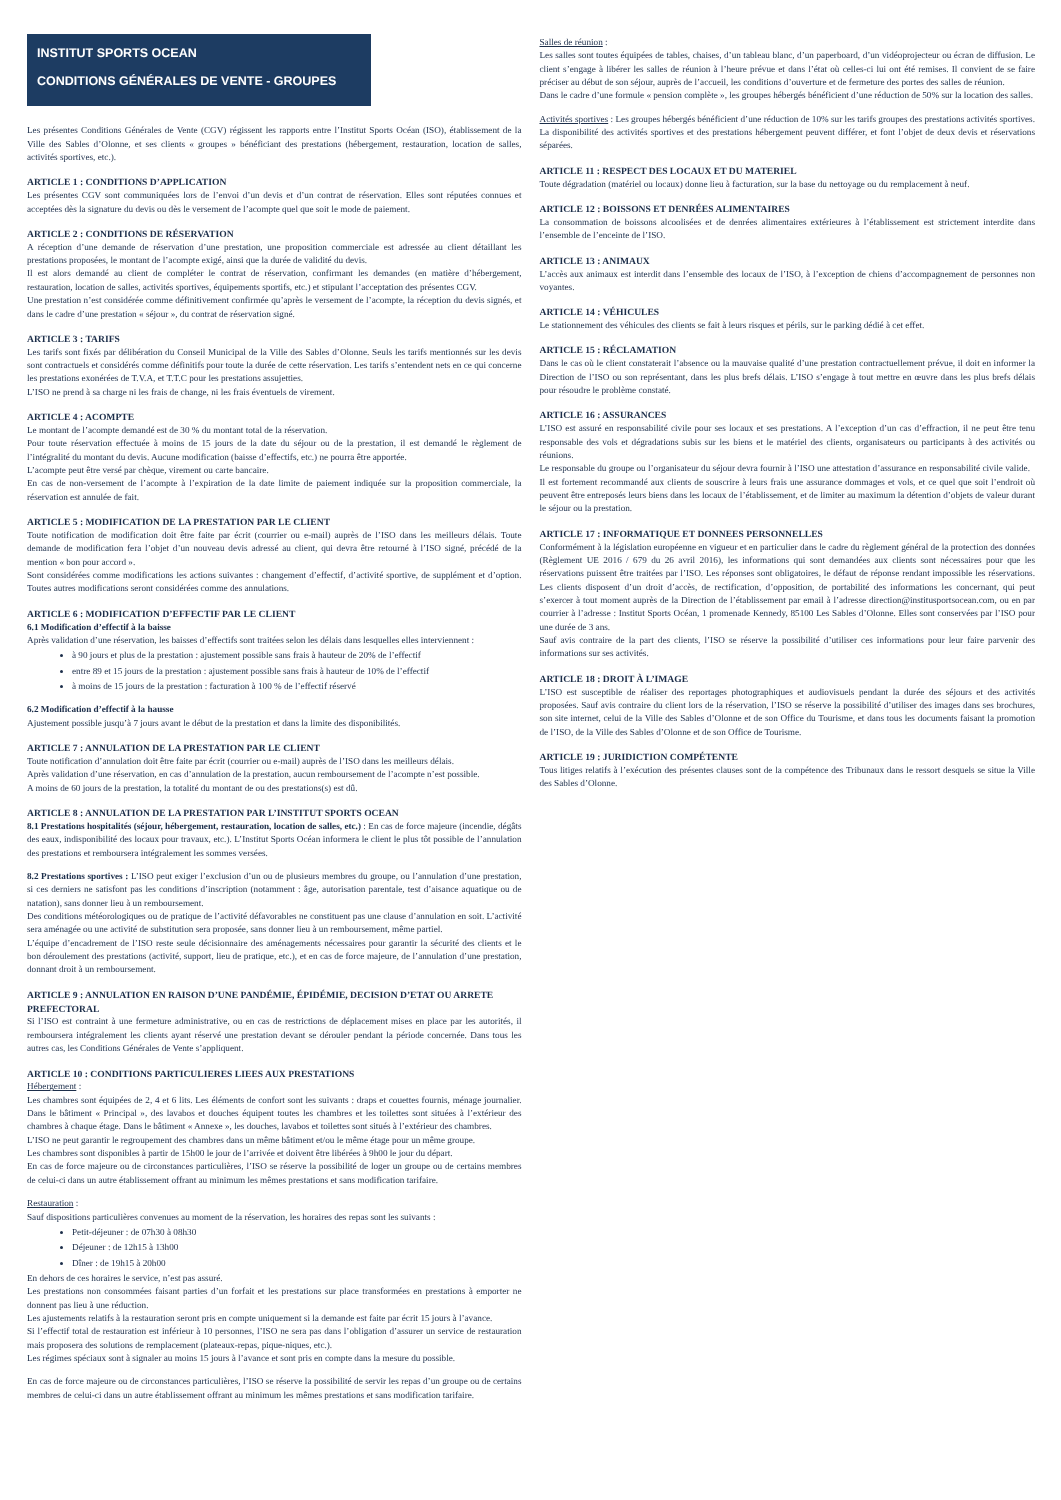INSTITUT SPORTS OCEAN
CONDITIONS GÉNÉRALES DE VENTE - GROUPES
Les présentes Conditions Générales de Vente (CGV) régissent les rapports entre l’Institut Sports Océan (ISO), établissement de la Ville des Sables d’Olonne, et ses clients « groupes » bénéficiant des prestations (hébergement, restauration, location de salles, activités sportives, etc.).
ARTICLE 1 : CONDITIONS D’APPLICATION
Les présentes CGV sont communiquées lors de l’envoi d’un devis et d’un contrat de réservation. Elles sont réputées connues et acceptées dès la signature du devis ou dès le versement de l’acompte quel que soit le mode de paiement.
ARTICLE 2 : CONDITIONS DE RÉSERVATION
A réception d’une demande de réservation d’une prestation, une proposition commerciale est adressée au client détaillant les prestations proposées, le montant de l’acompte exigé, ainsi que la durée de validité du devis.
Il est alors demandé au client de compléter le contrat de réservation, confirmant les demandes (en matière d’hébergement, restauration, location de salles, activités sportives, équipements sportifs, etc.) et stipulant l’acceptation des présentes CGV.
Une prestation n’est considérée comme définitivement confirmée qu’après le versement de l’acompte, la réception du devis signés, et dans le cadre d’une prestation « séjour », du contrat de réservation signé.
ARTICLE 3 : TARIFS
Les tarifs sont fixés par délibération du Conseil Municipal de la Ville des Sables d’Olonne. Seuls les tarifs mentionnés sur les devis sont contractuels et considérés comme définitifs pour toute la durée de cette réservation. Les tarifs s’entendent nets en ce qui concerne les prestations exonérées de T.V.A, et T.T.C pour les prestations assujetties.
L’ISO ne prend à sa charge ni les frais de change, ni les frais éventuels de virement.
ARTICLE 4 : ACOMPTE
Le montant de l’acompte demandé est de 30 % du montant total de la réservation.
Pour toute réservation effectuée à moins de 15 jours de la date du séjour ou de la prestation, il est demandé le règlement de l’intégralité du montant du devis. Aucune modification (baisse d’effectifs, etc.) ne pourra être apportée.
L’acompte peut être versé par chèque, virement ou carte bancaire.
En cas de non-versement de l’acompte à l’expiration de la date limite de paiement indiquée sur la proposition commerciale, la réservation est annulée de fait.
ARTICLE 5 : MODIFICATION DE LA PRESTATION PAR LE CLIENT
Toute notification de modification doit être faite par écrit (courrier ou e-mail) auprès de l’ISO dans les meilleurs délais. Toute demande de modification fera l’objet d’un nouveau devis adressé au client, qui devra être retourné à l’ISO signé, précédé de la mention « bon pour accord ».
Sont considérées comme modifications les actions suivantes : changement d’effectif, d’activité sportive, de supplément et d’option. Toutes autres modifications seront considérées comme des annulations.
ARTICLE 6 : MODIFICATION D’EFFECTIF PAR LE CLIENT
6.1 Modification d’effectif à la baisse
Après validation d’une réservation, les baisses d’effectifs sont traitées selon les délais dans lesquelles elles interviennent :
à 90 jours et plus de la prestation : ajustement possible sans frais à hauteur de 20% de l’effectif
entre 89 et 15 jours de la prestation : ajustement possible sans frais à hauteur de 10% de l’effectif
à moins de 15 jours de la prestation : facturation à 100 % de l’effectif réservé
6.2 Modification d’effectif à la hausse
Ajustement possible jusqu’à 7 jours avant le début de la prestation et dans la limite des disponibilités.
ARTICLE 7 : ANNULATION DE LA PRESTATION PAR LE CLIENT
Toute notification d’annulation doit être faite par écrit (courrier ou e-mail) auprès de l’ISO dans les meilleurs délais.
Après validation d’une réservation, en cas d’annulation de la prestation, aucun remboursement de l’acompte n’est possible.
A moins de 60 jours de la prestation, la totalité du montant de ou des prestations(s) est dû.
ARTICLE 8 : ANNULATION DE LA PRESTATION PAR L’INSTITUT SPORTS OCEAN
8.1 Prestations hospitalités (séjour, hébergement, restauration, location de salles, etc.) : En cas de force majeure (incendie, dégâts des eaux, indisponibilité des locaux pour travaux, etc.). L’Institut Sports Océan informera le client le plus tôt possible de l’annulation des prestations et remboursera intégralement les sommes versées.
8.2 Prestations sportives : L’ISO peut exiger l’exclusion d’un ou de plusieurs membres du groupe, ou l’annulation d’une prestation, si ces derniers ne satisfont pas les conditions d’inscription (notamment : âge, autorisation parentale, test d’aisance aquatique ou de natation), sans donner lieu à un remboursement.
Des conditions météorologiques ou de pratique de l’activité défavorables ne constituent pas une clause d’annulation en soit. L’activité sera aménagée ou une activité de substitution sera proposée, sans donner lieu à un remboursement, même partiel.
L’équipe d’encadrement de l’ISO reste seule décisionnaire des aménagements nécessaires pour garantir la sécurité des clients et le bon déroulement des prestations (activité, support, lieu de pratique, etc.), et en cas de force majeure, de l’annulation d’une prestation, donnant droit à un remboursement.
ARTICLE 9 : ANNULATION EN RAISON D’UNE PANDÉMIE, ÉPIDÉMIE, DECISION D’ETAT OU ARRETE PREFECTORAL
Si l’ISO est contraint à une fermeture administrative, ou en cas de restrictions de déplacement mises en place par les autorités, il remboursera intégralement les clients ayant réservé une prestation devant se dérouler pendant la période concernée. Dans tous les autres cas, les Conditions Générales de Vente s’appliquent.
ARTICLE 10 : CONDITIONS PARTICULIERES LIEES AUX PRESTATIONS
Hébergement :
Les chambres sont équipées de 2, 4 et 6 lits. Les éléments de confort sont les suivants : draps et couettes fournis, ménage journalier. Dans le bâtiment « Principal », des lavabos et douches équipent toutes les chambres et les toilettes sont situées à l’extérieur des chambres à chaque étage. Dans le bâtiment « Annexe », les douches, lavabos et toilettes sont situés à l’extérieur des chambres.
L’ISO ne peut garantir le regroupement des chambres dans un même bâtiment et/ou le même étage pour un même groupe.
Les chambres sont disponibles à partir de 15h00 le jour de l’arrivée et doivent être libérées à 9h00 le jour du départ.
En cas de force majeure ou de circonstances particulières, l’ISO se réserve la possibilité de loger un groupe ou de certains membres de celui-ci dans un autre établissement offrant au minimum les mêmes prestations et sans modification tarifaire.
Restauration :
Sauf dispositions particulières convenues au moment de la réservation, les horaires des repas sont les suivants :
Petit-déjeuner : de 07h30 à 08h30
Déjeuner : de 12h15 à 13h00
Dîner : de 19h15 à 20h00
En dehors de ces horaires le service, n’est pas assuré.
Les prestations non consommées faisant parties d’un forfait et les prestations sur place transformées en prestations à emporter ne donnent pas lieu à une réduction.
Les ajustements relatifs à la restauration seront pris en compte uniquement si la demande est faite par écrit 15 jours à l’avance.
Si l’effectif total de restauration est inférieur à 10 personnes, l’ISO ne sera pas dans l’obligation d’assurer un service de restauration mais proposera des solutions de remplacement (plateaux-repas, pique-niques, etc.).
Les régimes spéciaux sont à signaler au moins 15 jours à l’avance et sont pris en compte dans la mesure du possible.
En cas de force majeure ou de circonstances particulières, l’ISO se réserve la possibilité de servir les repas d’un groupe ou de certains membres de celui-ci dans un autre établissement offrant au minimum les mêmes prestations et sans modification tarifaire.
Salles de réunion :
Les salles sont toutes équipées de tables, chaises, d’un tableau blanc, d’un paperboard, d’un vidéoprojecteur ou écran de diffusion. Le client s’engage à libérer les salles de réunion à l’heure prévue et dans l’état où celles-ci lui ont été remises. Il convient de se faire préciser au début de son séjour, auprès de l’accueil, les conditions d’ouverture et de fermeture des portes des salles de réunion.
Dans le cadre d’une formule « pension complète », les groupes hébergés bénéficient d’une réduction de 50% sur la location des salles.
Activités sportives : Les groupes hébergés bénéficient d’une réduction de 10% sur les tarifs groupes des prestations activités sportives. La disponibilité des activités sportives et des prestations hébergement peuvent différer, et font l’objet de deux devis et réservations séparées.
ARTICLE 11 : RESPECT DES LOCAUX ET DU MATERIEL
Toute dégradation (matériel ou locaux) donne lieu à facturation, sur la base du nettoyage ou du remplacement à neuf.
ARTICLE 12 : BOISSONS ET DENRÉES ALIMENTAIRES
La consommation de boissons alcoolisées et de denrées alimentaires extérieures à l’établissement est strictement interdite dans l’ensemble de l’enceinte de l’ISO.
ARTICLE 13 : ANIMAUX
L’accès aux animaux est interdit dans l’ensemble des locaux de l’ISO, à l’exception de chiens d’accompagnement de personnes non voyantes.
ARTICLE 14 : VÉHICULES
Le stationnement des véhicules des clients se fait à leurs risques et périls, sur le parking dédié à cet effet.
ARTICLE 15 : RÉCLAMATION
Dans le cas où le client constaterait l’absence ou la mauvaise qualité d’une prestation contractuellement prévue, il doit en informer la Direction de l’ISO ou son représentant, dans les plus brefs délais. L’ISO s’engage à tout mettre en œuvre dans les plus brefs délais pour résoudre le problème constaté.
ARTICLE 16 : ASSURANCES
L’ISO est assuré en responsabilité civile pour ses locaux et ses prestations. A l’exception d’un cas d’effraction, il ne peut être tenu responsable des vols et dégradations subis sur les biens et le matériel des clients, organisateurs ou participants à des activités ou réunions.
Le responsable du groupe ou l’organisateur du séjour devra fournir à l’ISO une attestation d’assurance en responsabilité civile valide.
Il est fortement recommandé aux clients de souscrire à leurs frais une assurance dommages et vols, et ce quel que soit l’endroit où peuvent être entreposés leurs biens dans les locaux de l’établissement, et de limiter au maximum la détention d’objets de valeur durant le séjour ou la prestation.
ARTICLE 17 : INFORMATIQUE ET DONNEES PERSONNELLES
Conformément à la législation européenne en vigueur et en particulier dans le cadre du règlement général de la protection des données (Règlement UE 2016 / 679 du 26 avril 2016), les informations qui sont demandées aux clients sont nécessaires pour que les réservations puissent être traitées par l’ISO. Les réponses sont obligatoires, le défaut de réponse rendant impossible les réservations. Les clients disposent d’un droit d’accès, de rectification, d’opposition, de portabilité des informations les concernant, qui peut s’exercer à tout moment auprès de la Direction de l’établissement par email à l’adresse direction@institusportsocean.com, ou en par courrier à l’adresse : Institut Sports Océan, 1 promenade Kennedy, 85100 Les Sables d’Olonne. Elles sont conservées par l’ISO pour une durée de 3 ans.
Sauf avis contraire de la part des clients, l’ISO se réserve la possibilité d’utiliser ces informations pour leur faire parvenir des informations sur ses activités.
ARTICLE 18 : DROIT À L’IMAGE
L’ISO est susceptible de réaliser des reportages photographiques et audiovisuels pendant la durée des séjours et des activités proposées. Sauf avis contraire du client lors de la réservation, l’ISO se réserve la possibilité d’utiliser des images dans ses brochures, son site internet, celui de la Ville des Sables d’Olonne et de son Office du Tourisme, et dans tous les documents faisant la promotion de l’ISO, de la Ville des Sables d’Olonne et de son Office de Tourisme.
ARTICLE 19 : JURIDICTION COMPÉTENTE
Tous litiges relatifs à l’exécution des présentes clauses sont de la compétence des Tribunaux dans le ressort desquels se situe la Ville des Sables d’Olonne.